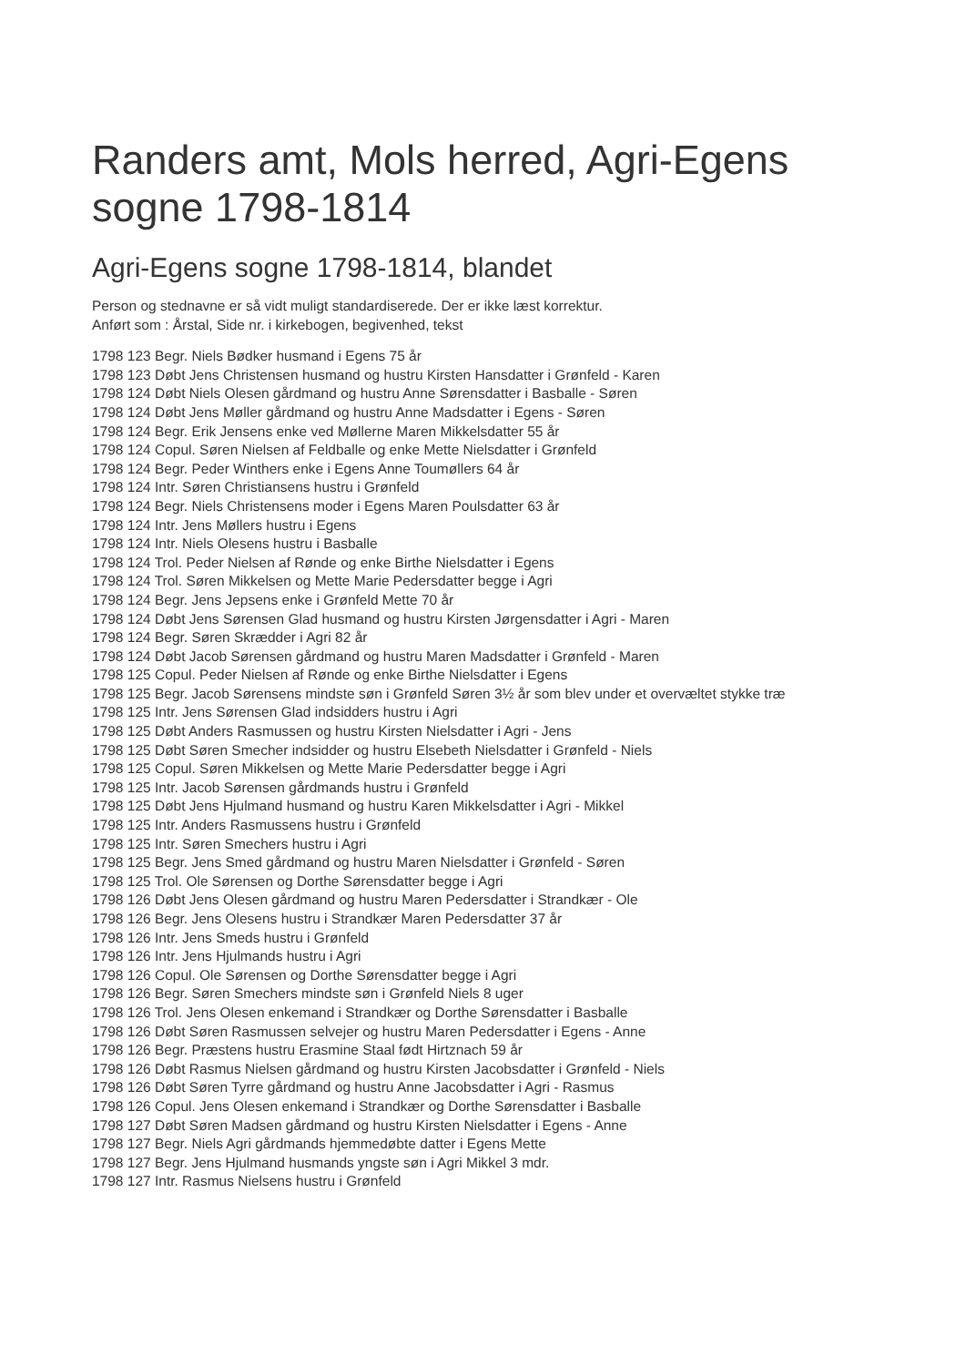Randers amt, Mols herred, Agri-Egens sogne 1798-1814
Agri-Egens sogne 1798-1814, blandet
Person og stednavne er så vidt muligt standardiserede. Der er ikke læst korrektur.
Anført som : Årstal, Side nr. i kirkebogen, begivenhed, tekst
1798 123 Begr. Niels Bødker husmand i Egens 75 år
1798 123 Døbt Jens Christensen husmand og hustru Kirsten Hansdatter i Grønfeld - Karen
1798 124 Døbt Niels Olesen gårdmand og hustru Anne Sørensdatter i Basballe - Søren
1798 124 Døbt Jens Møller gårdmand og hustru Anne Madsdatter i Egens - Søren
1798 124 Begr. Erik Jensens enke ved Møllerne Maren Mikkelsdatter 55 år
1798 124 Copul. Søren Nielsen af Feldballe og enke Mette Nielsdatter i Grønfeld
1798 124 Begr. Peder Winthers enke i Egens Anne Toumøllers 64 år
1798 124 Intr. Søren Christiansens hustru i Grønfeld
1798 124 Begr. Niels Christensens moder i Egens Maren Poulsdatter 63 år
1798 124 Intr. Jens Møllers hustru i Egens
1798 124 Intr. Niels Olesens hustru i Basballe
1798 124 Trol. Peder Nielsen af Rønde og enke Birthe Nielsdatter i Egens
1798 124 Trol. Søren Mikkelsen og Mette Marie Pedersdatter begge i Agri
1798 124 Begr. Jens Jepsens enke i Grønfeld Mette 70 år
1798 124 Døbt Jens Sørensen Glad husmand og hustru Kirsten Jørgensdatter i Agri - Maren
1798 124 Begr. Søren Skrædder i Agri 82 år
1798 124 Døbt Jacob Sørensen gårdmand og hustru Maren Madsdatter i Grønfeld - Maren
1798 125 Copul. Peder Nielsen af Rønde og enke Birthe Nielsdatter i Egens
1798 125 Begr. Jacob Sørensens mindste søn i Grønfeld Søren 3½ år som blev under et overvæltet stykke træ
1798 125 Intr. Jens Sørensen Glad indsidders hustru i Agri
1798 125 Døbt Anders Rasmussen og hustru Kirsten Nielsdatter i Agri - Jens
1798 125 Døbt Søren Smecher indsidder og hustru Elsebeth Nielsdatter i Grønfeld - Niels
1798 125 Copul. Søren Mikkelsen og Mette Marie Pedersdatter begge i Agri
1798 125 Intr. Jacob Sørensen gårdmands hustru i Grønfeld
1798 125 Døbt Jens Hjulmand husmand og hustru Karen Mikkelsdatter i Agri - Mikkel
1798 125 Intr. Anders Rasmussens hustru i Grønfeld
1798 125 Intr. Søren Smechers hustru i Agri
1798 125 Begr. Jens Smed gårdmand og hustru Maren Nielsdatter i Grønfeld - Søren
1798 125 Trol. Ole Sørensen og Dorthe Sørensdatter begge i Agri
1798 126 Døbt Jens Olesen gårdmand og hustru Maren Pedersdatter i Strandkær - Ole
1798 126 Begr. Jens Olesens hustru i Strandkær Maren Pedersdatter 37 år
1798 126 Intr. Jens Smeds hustru i Grønfeld
1798 126 Intr. Jens Hjulmands hustru i Agri
1798 126 Copul. Ole Sørensen og Dorthe Sørensdatter begge i Agri
1798 126 Begr. Søren Smechers mindste søn i Grønfeld Niels 8 uger
1798 126 Trol. Jens Olesen enkemand i Strandkær og Dorthe Sørensdatter i Basballe
1798 126 Døbt Søren Rasmussen selvejer og hustru Maren Pedersdatter i Egens - Anne
1798 126 Begr. Præstens hustru Erasmine Staal født Hirtznach 59 år
1798 126 Døbt Rasmus Nielsen gårdmand og hustru Kirsten Jacobsdatter i Grønfeld - Niels
1798 126 Døbt Søren Tyrre gårdmand og hustru Anne Jacobsdatter i Agri - Rasmus
1798 126 Copul. Jens Olesen enkemand i Strandkær og Dorthe Sørensdatter i Basballe
1798 127 Døbt Søren Madsen gårdmand og hustru Kirsten Nielsdatter i Egens - Anne
1798 127 Begr. Niels Agri gårdmands hjemmedøbte datter i Egens Mette
1798 127 Begr. Jens Hjulmand husmands yngste søn i Agri Mikkel 3 mdr.
1798 127 Intr. Rasmus Nielsens hustru i Grønfeld